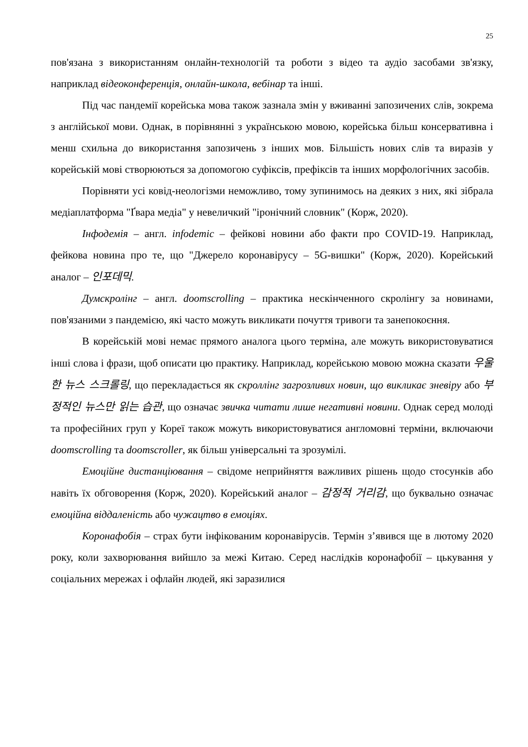25
пов'язана з використанням онлайн-технологій та роботи з відео та аудіо засобами зв'язку, наприклад відеоконференція, онлайн-школа, вебінар та інші.
Під час пандемії корейська мова також зазнала змін у вживанні запозичених слів, зокрема з англійської мови. Однак, в порівнянні з українською мовою, корейська більш консервативна і менш схильна до використання запозичень з інших мов. Більшість нових слів та виразів у корейській мові створюються за допомогою суфіксів, префіксів та інших морфологічних засобів.
Порівняти усі ковід-неологізми неможливо, тому зупинимось на деяких з них, які зібрала медіаплатформа "Ґвара медіа" у невеличкий "іронічний словник" (Корж, 2020).
Інфодемія – англ. infodemic – фейкові новини або факти про COVID-19. Наприклад, фейкова новина про те, що "Джерело коронавірусу – 5G-вишки" (Корж, 2020). Корейський аналог – 인포데믹.
Думскролінг – англ. doomscrolling – практика нескінченного скролінгу за новинами, пов'язаними з пандемією, які часто можуть викликати почуття тривоги та занепокоєння.
В корейській мові немає прямого аналога цього терміна, але можуть використовуватися інші слова і фрази, щоб описати цю практику. Наприклад, корейською мовою можна сказати 우울한 뉴스 스크롤링, що перекладається як скроллінг загрозливих новин, що викликає зневіру або 부정적인 뉴스만 읽는 습관, що означає звичка читати лише негативні новини. Однак серед молоді та професійних груп у Кореї також можуть використовуватися англомовні терміни, включаючи doomscrolling та doomscroller, як більш універсальні та зрозумілі.
Емоційне дистанціювання – свідоме неприйняття важливих рішень щодо стосунків або навіть їх обговорення (Корж, 2020). Корейський аналог – 감정적 거리감, що буквально означає емоційна віддаленість або чужацтво в емоціях.
Коронафобія – страх бути інфікованим коронавірусів. Термін з’явився ще в лютому 2020 року, коли захворювання вийшло за межі Китаю. Серед наслідків коронафобії – цькування у соціальних мережах і офлайн людей, які заразилися